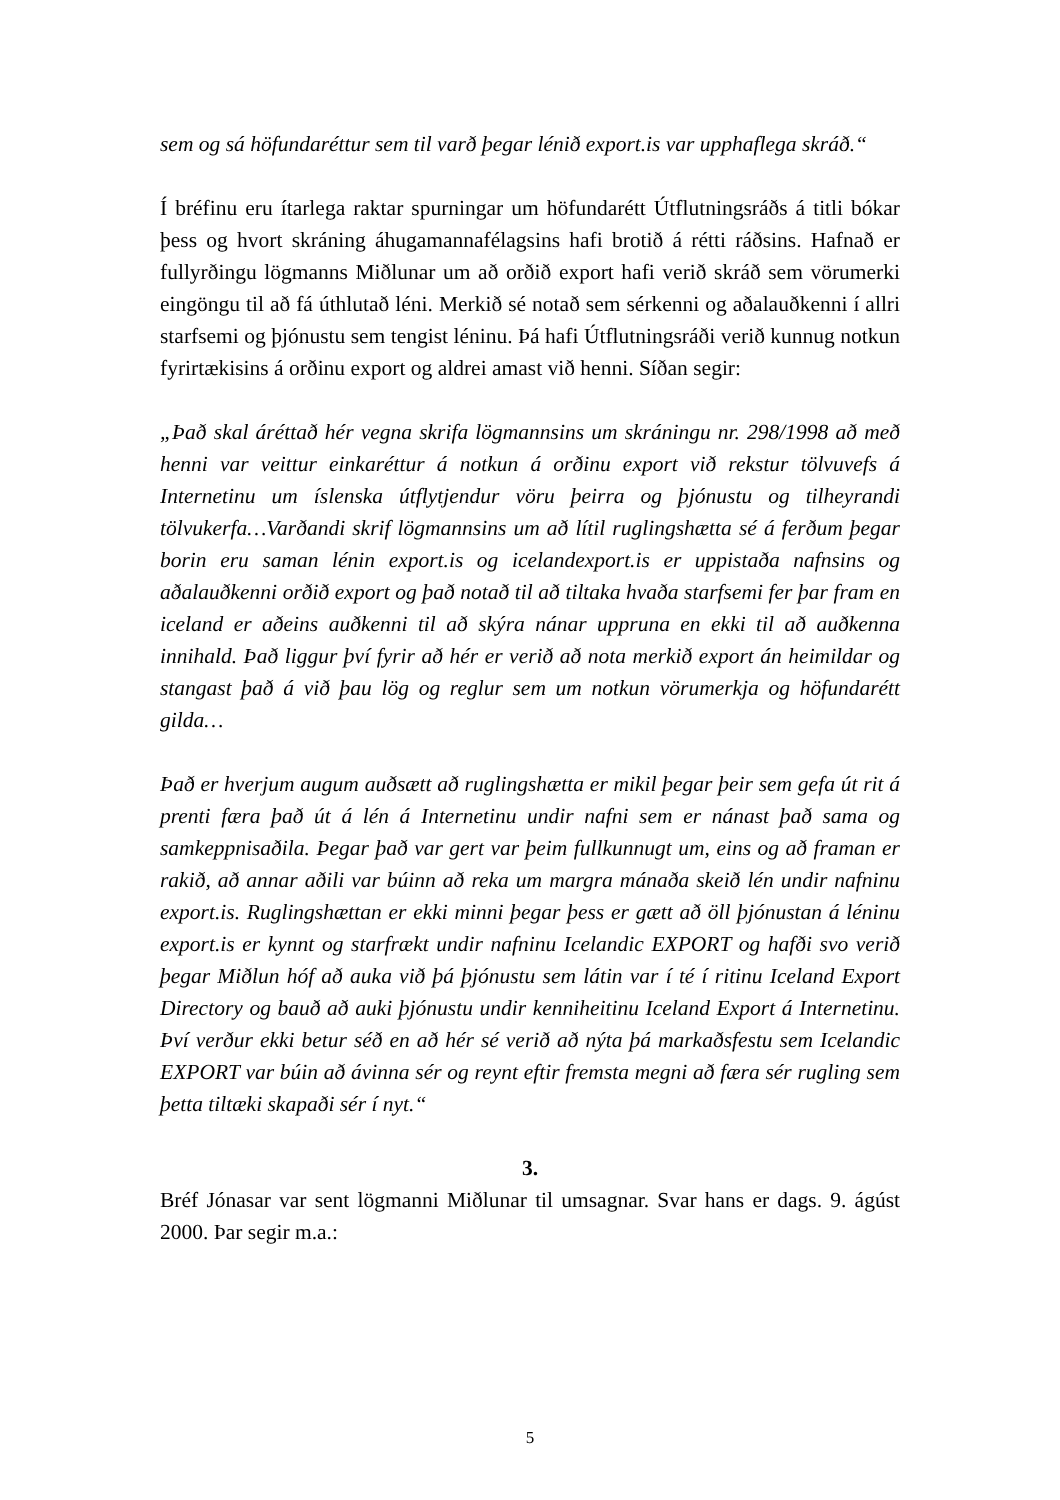sem og sá höfundaréttur sem til varð þegar lénið export.is var upphaflega skráð.“
Í bréfinu eru ítarlega raktar spurningar um höfundarétt Útflutningsráðs á titli bókar þess og hvort skráning áhugamannafélagsins hafi brotið á rétti ráðsins. Hafnað er fullyrðingu lögmanns Miðlunar um að orðið export hafi verið skráð sem vörumerki eingöngu til að fá úthlutað léni. Merkið sé notað sem sérkenni og aðalauðkenni í allri starfsemi og þjónustu sem tengist léninu. Þá hafi Útflutningsráði verið kunnug notkun fyrirtækisins á orðinu export og aldrei amast við henni. Síðan segir:
„Það skal áréttað hér vegna skrifa lögmannsins um skráningu nr. 298/1998 að með henni var veittur einkaréttur á notkun á orðinu export við rekstur tölvuvefs á Internetinu um íslenska útflytjendur vöru þeirra og þjónustu og tilheyrandi tölvukerfa…Varðandi skrif lögmannsins um að lítil ruglingshætta sé á ferðum þegar borin eru saman lénin export.is og icelandexport.is er uppistaða nafnsins og aðalauðkenni orðið export og það notað til að tiltaka hvaða starfsemi fer þar fram en iceland er aðeins auðkenni til að skýra nánar uppruna en ekki til að auðkenna innihald. Það liggur því fyrir að hér er verið að nota merkið export án heimildar og stangast það á við þau lög og reglur sem um notkun vörumerkja og höfundarétt gilda…
Það er hverjum augum auðsætt að ruglingshætta er mikil þegar þeir sem gefa út rit á prenti færa það út á lén á Internetinu undir nafni sem er nánast það sama og samkeppnisaðila. Þegar það var gert var þeim fullkunnugt um, eins og að framan er rakið, að annar aðili var búinn að reka um margra mánaða skeið lén undir nafninu export.is. Ruglingshættan er ekki minni þegar þess er gætt að öll þjónustan á léninu export.is er kynnt og starfrækt undir nafninu Icelandic EXPORT og hafði svo verið þegar Miðlun hóf að auka við þá þjónustu sem látin var í té í ritinu Iceland Export Directory og bauð að auki þjónustu undir kenniheitinu Iceland Export á Internetinu. Því verður ekki betur séð en að hér sé verið að nýta þá markaðsfestu sem Icelandic EXPORT var búin að ávinna sér og reynt eftir fremsta megni að færa sér rugling sem þetta tiltæki skapaði sér í nyt.“
3.
Bréf Jónasar var sent lögmanni Miðlunar til umsagnar. Svar hans er dags. 9. ágúst 2000. Þar segir m.a.:
5